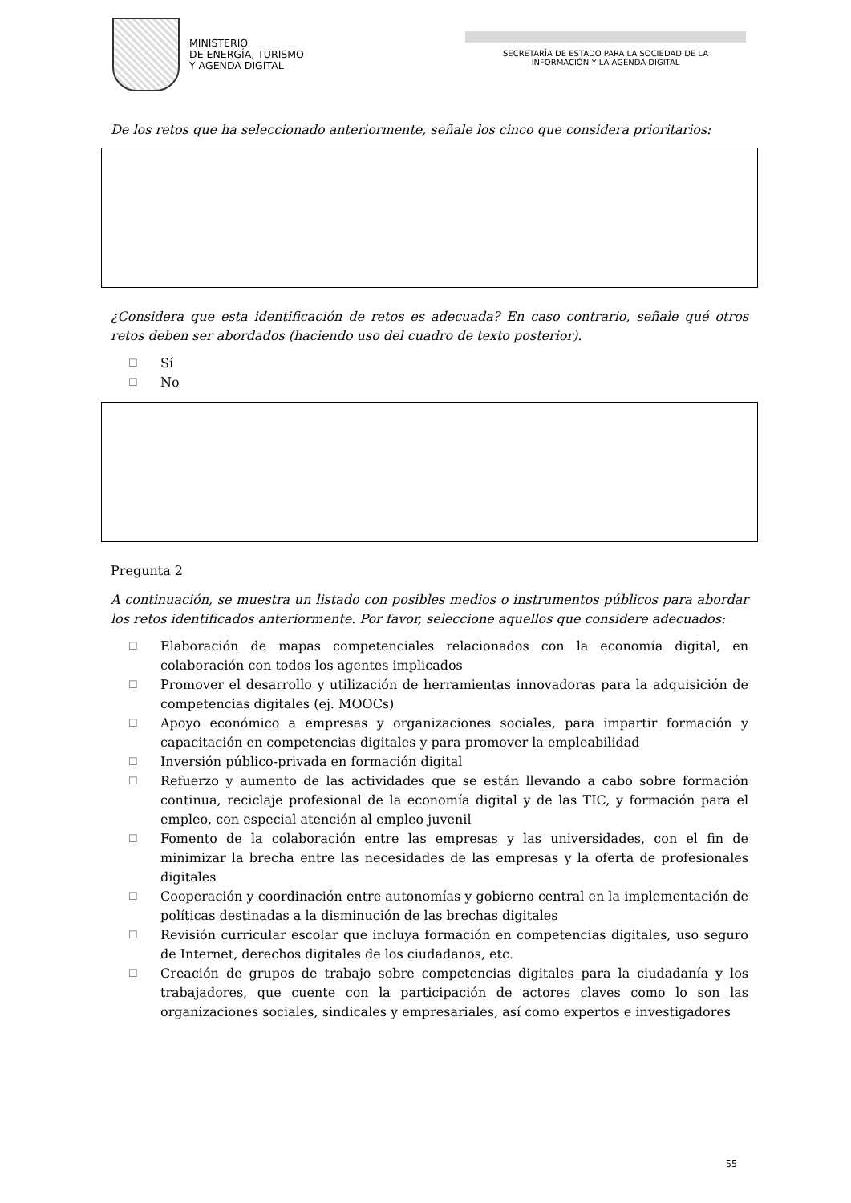MINISTERIO
DE ENERGÍA, TURISMO
Y AGENDA DIGITAL
SECRETARÍA DE ESTADO PARA LA SOCIEDAD DE LA
INFORMACIÓN Y LA AGENDA DIGITAL
De los retos que ha seleccionado anteriormente, señale los cinco que considera prioritarios:
¿Considera que esta identificación de retos es adecuada? En caso contrario, señale qué otros retos deben ser abordados (haciendo uso del cuadro de texto posterior).
☐ Sí
☐ No
Pregunta 2
A continuación, se muestra un listado con posibles medios o instrumentos públicos para abordar los retos identificados anteriormente. Por favor, seleccione aquellos que considere adecuados:
☐ Elaboración de mapas competenciales relacionados con la economía digital, en colaboración con todos los agentes implicados
☐ Promover el desarrollo y utilización de herramientas innovadoras para la adquisición de competencias digitales (ej. MOOCs)
☐ Apoyo económico a empresas y organizaciones sociales, para impartir formación y capacitación en competencias digitales y para promover la empleabilidad
☐ Inversión público-privada en formación digital
☐ Refuerzo y aumento de las actividades que se están llevando a cabo sobre formación continua, reciclaje profesional de la economía digital y de las TIC, y formación para el empleo, con especial atención al empleo juvenil
☐ Fomento de la colaboración entre las empresas y las universidades, con el fin de minimizar la brecha entre las necesidades de las empresas y la oferta de profesionales digitales
☐ Cooperación y coordinación entre autonomías y gobierno central en la implementación de políticas destinadas a la disminución de las brechas digitales
☐ Revisión curricular escolar que incluya formación en competencias digitales, uso seguro de Internet, derechos digitales de los ciudadanos, etc.
☐ Creación de grupos de trabajo sobre competencias digitales para la ciudadanía y los trabajadores, que cuente con la participación de actores claves como lo son las organizaciones sociales, sindicales y empresariales, así como expertos e investigadores
55